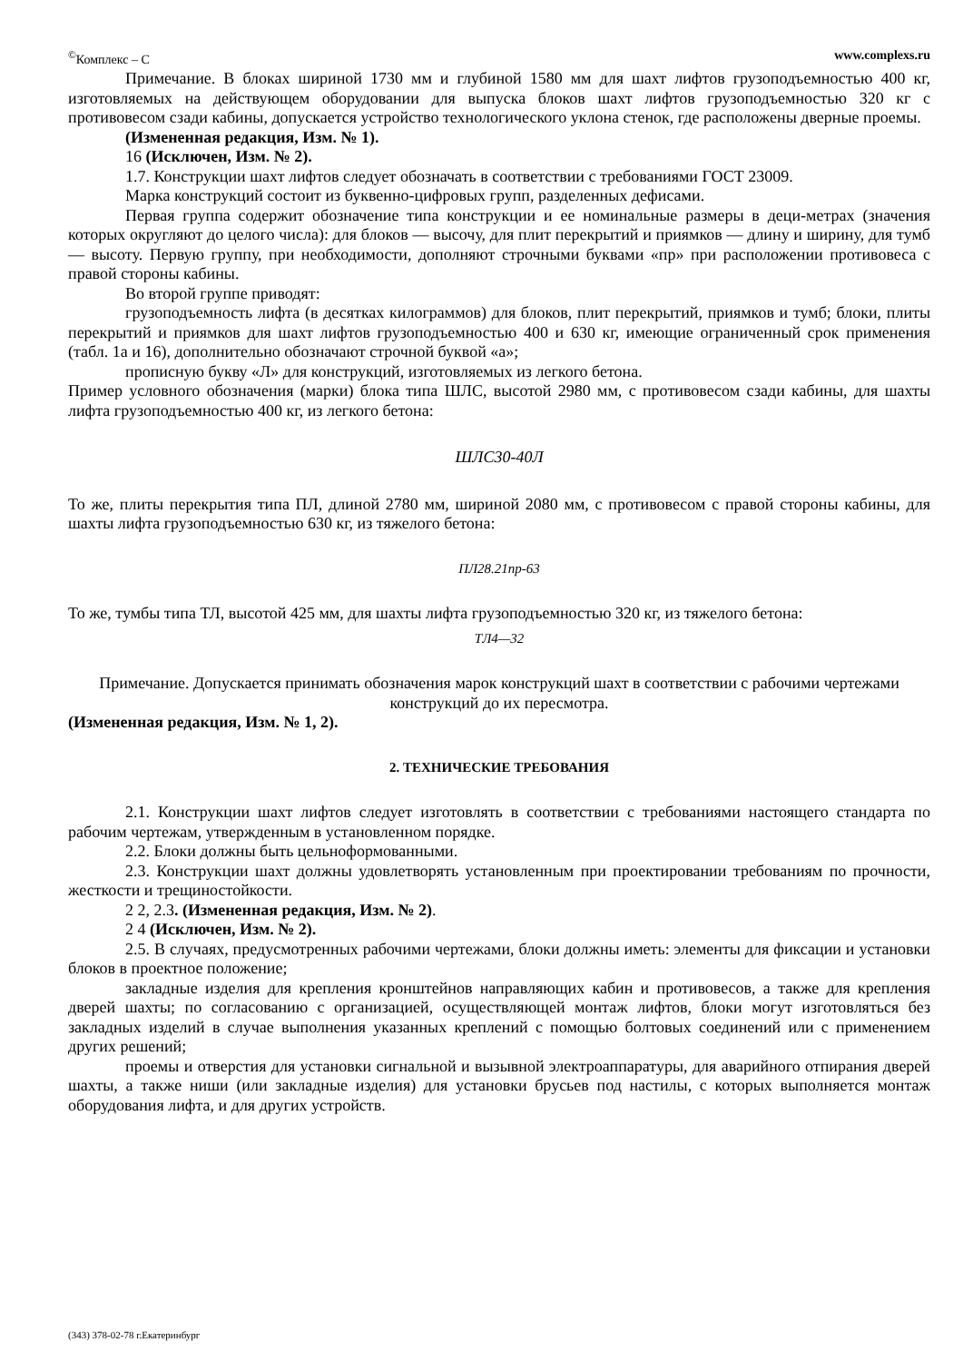<sup>©</sup>Комплекс – С www.complexs.ru
Примечание. В блоках шириной 1730 мм и глубиной 1580 мм для шахт лифтов грузоподъемностью 400 кг, изготовляемых на действующем оборудовании для выпуска блоков шахт лифтов грузоподъемностью 320 кг с противовесом сзади кабины, допускается устройство технологического уклона стенок, где расположены дверные проемы.
(Измененная редакция, Изм. № 1).
16 (Исключен, Изм. № 2).
1.7. Конструкции шахт лифтов следует обозначать в соответствии с требованиями ГОСТ 23009.
Марка конструкций состоит из буквенно-цифровых групп, разделенных дефисами.
Первая группа содержит обозначение типа конструкции и ее номинальные размеры в деци-метрах (значения которых округляют до целого числа): для блоков — высочу, для плит перекрытий и приямков — длину и ширину, для тумб — высоту. Первую группу, при необходимости, дополняют строчными буквами «пр» при расположении противовеса с правой стороны кабины.
Во второй группе приводят:
грузоподъемность лифта (в десятках килограммов) для блоков, плит перекрытий, приямков и тумб; блоки, плиты перекрытий и приямков для шахт лифтов грузоподъемностью 400 и 630 кг, имеющие ограниченный срок применения (табл. 1а и 16), дополнительно обозначают строчной буквой «а»;
прописную букву «Л» для конструкций, изготовляемых из легкого бетона.
Пример условного обозначения (марки) блока типа ШЛС, высотой 2980 мм, с противовесом сзади кабины, для шахты лифта грузоподъемностью 400 кг, из легкого бетона:
ШЛС30-40Л
То же, плиты перекрытия типа ПЛ, длиной 2780 мм, шириной 2080 мм, с противовесом с правой стороны кабины, для шахты лифта грузоподъемностью 630 кг, из тяжелого бетона:
ПЛ28.21пр-63
То же, тумбы типа ТЛ, высотой 425 мм, для шахты лифта грузоподъемностью 320 кг, из тяжелого бетона:
ТЛ4—32
Примечание. Допускается принимать обозначения марок конструкций шахт в соответствии с рабочими чертежами конструкций до их пересмотра.
(Измененная редакция, Изм. № 1, 2).
2. ТЕХНИЧЕСКИЕ ТРЕБОВАНИЯ
2.1. Конструкции шахт лифтов следует изготовлять в соответствии с требованиями настоящего стандарта по рабочим чертежам, утвержденным в установленном порядке.
2.2. Блоки должны быть цельноформованными.
2.3. Конструкции шахт должны удовлетворять установленным при проектировании требованиям по прочности, жесткости и трещиностойкости.
2 2, 2.3. (Измененная редакция, Изм. № 2).
2 4 (Исключен, Изм. № 2).
2.5. В случаях, предусмотренных рабочими чертежами, блоки должны иметь: элементы для фиксации и установки блоков в проектное положение;
закладные изделия для крепления кронштейнов направляющих кабин и противовесов, а также для крепления дверей шахты; по согласованию с организацией, осуществляющей монтаж лифтов, блоки могут изготовляться без закладных изделий в случае выполнения указанных креплений с помощью болтовых соединений или с применением других решений;
проемы и отверстия для установки сигнальной и вызывной электроаппаратуры, для аварийного отпирания дверей шахты, а также ниши (или закладные изделия) для установки брусьев под настилы, с которых выполняется монтаж оборудования лифта, и для других устройств.
(343) 378-02-78 г.Екатеринбург